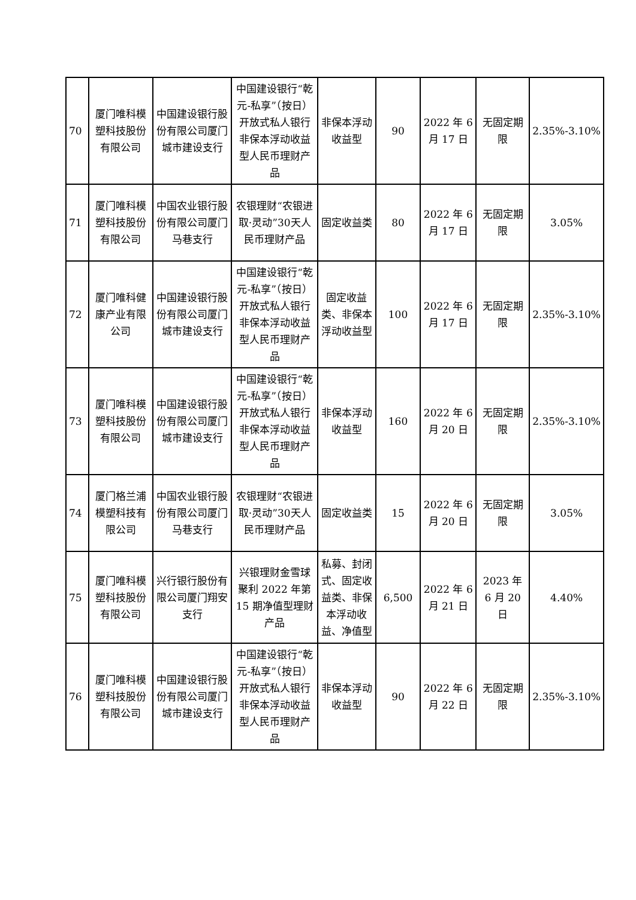| 70 | 厦门唯科模塑科技股份有限公司 | 中国建设银行股份有限公司厦门城市建设支行 | 中国建设银行“乾元-私享”（按日）开放式私人银行非保本浮动收益型人民币理财产品 | 非保本浮动收益型 | 90 | 2022 年 6 月 17 日 | 无固定期限 | 2.35%-3.10% |
| 71 | 厦门唯科模塑科技股份有限公司 | 中国农业银行股份有限公司厦门马巷支行 | 农银理财“农银进取·灵动”30天人民币理财产品 | 固定收益类 | 80 | 2022 年 6 月 17 日 | 无固定期限 | 3.05% |
| 72 | 厦门唯科健康产业有限公司 | 中国建设银行股份有限公司厦门城市建设支行 | 中国建设银行“乾元-私享”（按日）开放式私人银行非保本浮动收益型人民币理财产品 | 固定收益类、非保本浮动收益型 | 100 | 2022 年 6 月 17 日 | 无固定期限 | 2.35%-3.10% |
| 73 | 厦门唯科模塑科技股份有限公司 | 中国建设银行股份有限公司厦门城市建设支行 | 中国建设银行“乾元-私享”（按日）开放式私人银行非保本浮动收益型人民币理财产品 | 非保本浮动收益型 | 160 | 2022 年 6 月 20 日 | 无固定期限 | 2.35%-3.10% |
| 74 | 厦门格兰浦模塑科技有限公司 | 中国农业银行股份有限公司厦门马巷支行 | 农银理财“农银进取·灵动”30天人民币理财产品 | 固定收益类 | 15 | 2022 年 6 月 20 日 | 无固定期限 | 3.05% |
| 75 | 厦门唯科模塑科技股份有限公司 | 兴行银行股份有限公司厦门翔安支行 | 兴银理财金雪球聚利 2022 年第 15 期净值型理财产品 | 私募、封闭式、固定收益类、非保本浮动收益、净值型 | 6,500 | 2022 年 6 月 21 日 | 2023 年 6 月 20 日 | 4.40% |
| 76 | 厦门唯科模塑科技股份有限公司 | 中国建设银行股份有限公司厦门城市建设支行 | 中国建设银行“乾元-私享”（按日）开放式私人银行非保本浮动收益型人民币理财产品 | 非保本浮动收益型 | 90 | 2022 年 6 月 22 日 | 无固定期限 | 2.35%-3.10% |